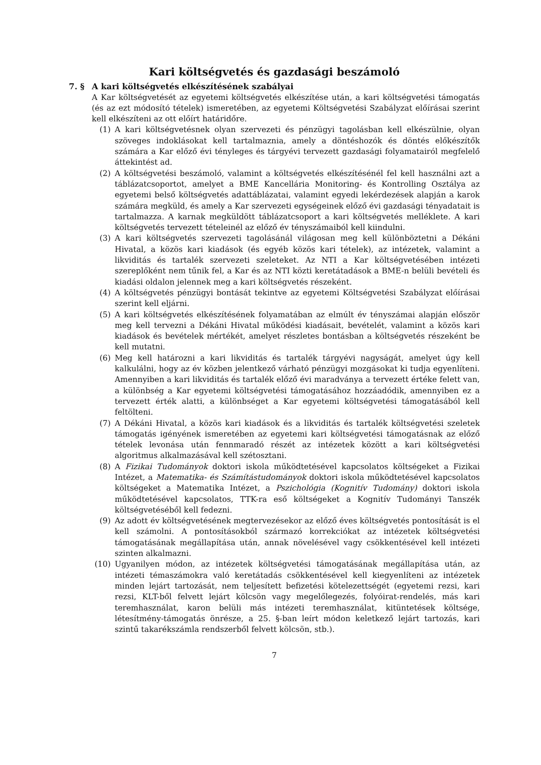Kari költségvetés és gazdasági beszámoló
7. § A kari költségvetés elkészítésének szabályai
A Kar költségvetését az egyetemi költségvetés elkészítése után, a kari költségvetési támogatás (és az ezt módosító tételek) ismeretében, az egyetemi Költségvetési Szabályzat előírásai szerint kell elkészíteni az ott előírt határidőre.
(1) A kari költségvetésnek olyan szervezeti és pénzügyi tagolásban kell elkészülnie, olyan szöveges indoklásokat kell tartalmaznia, amely a döntéshozók és döntés előkészítők számára a Kar előző évi tényleges és tárgyévi tervezett gazdasági folyamatairól megfelelő áttekintést ad.
(2) A költségvetési beszámoló, valamint a költségvetés elkészítésénél fel kell használni azt a táblázatcsoportot, amelyet a BME Kancellária Monitoring- és Kontrolling Osztálya az egyetemi belső költségvetés adattáblázatai, valamint egyedi lekérdezések alapján a karok számára megküld, és amely a Kar szervezeti egységeinek előző évi gazdasági tényadatait is tartalmazza. A karnak megküldött táblázatcsoport a kari költségvetés melléklete. A kari költségvetés tervezett tételeinél az előző év tényszámaiból kell kiindulni.
(3) A kari költségvetés szervezeti tagolásánál világosan meg kell különböztetni a Dékáni Hivatal, a közös kari kiadások (és egyéb közös kari tételek), az intézetek, valamint a likviditás és tartalék szervezeti szeleteket. Az NTI a Kar költségvetésében intézeti szereplőként nem tűnik fel, a Kar és az NTI közti keretátadások a BME-n belüli bevételi és kiadási oldalon jelennek meg a kari költségvetés részeként.
(4) A költségvetés pénzügyi bontását tekintve az egyetemi Költségvetési Szabályzat előírásai szerint kell eljárni.
(5) A kari költségvetés elkészítésének folyamatában az elmúlt év tényszámai alapján először meg kell tervezni a Dékáni Hivatal működési kiadásait, bevételét, valamint a közös kari kiadások és bevételek mértékét, amelyet részletes bontásban a költségvetés részeként be kell mutatni.
(6) Meg kell határozni a kari likviditás és tartalék tárgyévi nagyságát, amelyet úgy kell kalkulálni, hogy az év közben jelentkező várható pénzügyi mozgásokat ki tudja egyenlíteni. Amennyiben a kari likviditás és tartalék előző évi maradványa a tervezett értéke felett van, a különbség a Kar egyetemi költségvetési támogatásához hozzáadódik, amennyiben ez a tervezett érték alatti, a különbséget a Kar egyetemi költségvetési támogatásából kell feltölteni.
(7) A Dékáni Hivatal, a közös kari kiadások és a likviditás és tartalék költségvetési szeletek támogatás igényének ismeretében az egyetemi kari költségvetési támogatásnak az előző tételek levonása után fennmaradó részét az intézetek között a kari költségvetési algoritmus alkalmazásával kell szétosztani.
(8) A Fizikai Tudományok doktori iskola működtetésével kapcsolatos költségeket a Fizikai Intézet, a Matematika- és Számítástudományok doktori iskola működtetésével kapcsolatos költségeket a Matematika Intézet, a Pszichológia (Kognitív Tudomány) doktori iskola működtetésével kapcsolatos, TTK-ra eső költségeket a Kognitív Tudományi Tanszék költségvetéséből kell fedezni.
(9) Az adott év költségvetésének megtervezésekor az előző éves költségvetés pontosítását is el kell számolni. A pontosításokból származó korrekciókat az intézetek költségvetési támogatásának megállapítása után, annak növelésével vagy csökkentésével kell intézeti szinten alkalmazni.
(10) Ugyanilyen módon, az intézetek költségvetési támogatásának megállapítása után, az intézeti témaszámokra való keretátadás csökkentésével kell kiegyenlíteni az intézetek minden lejárt tartozását, nem teljesített befizetési kötelezettségét (egyetemi rezsi, kari rezsi, KLT-ből felvett lejárt kölcsön vagy megelőlegezés, folyóirat-rendelés, más kari teremhasználat, karon belüli más intézeti teremhasználat, kitüntetések költsége, létesítmény-támogatás önrésze, a 25. §-ban leírt módon keletkező lejárt tartozás, kari szintű takarékszámla rendszerből felvett kölcsön, stb.).
7